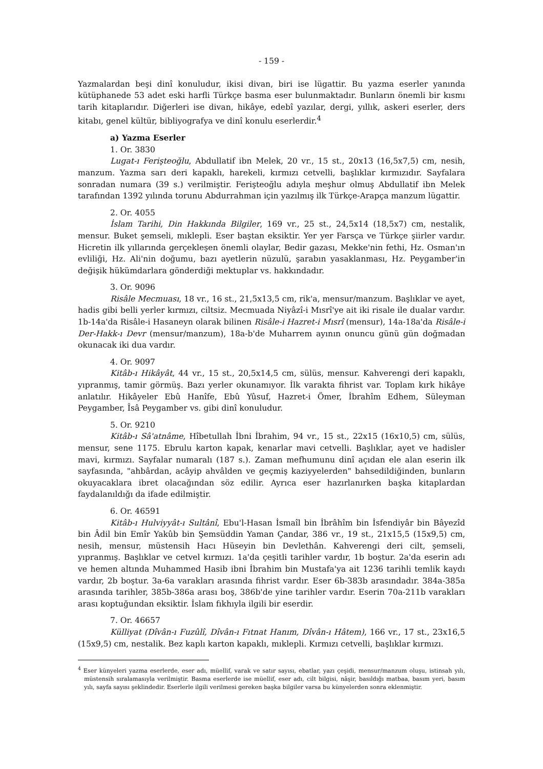- 159 -
Yazmalardan beşi dinî konuludur, ikisi divan, biri ise lügattir. Bu yazma eserler yanında kütüphanede 53 adet eski harfli Türkçe basma eser bulunmaktadır. Bunların önemli bir kısmı tarih kitaplarıdır. Diğerleri ise divan, hikâye, edebî yazılar, dergi, yıllık, askeri eserler, ders kitabı, genel kültür, bibliyografya ve dinî konulu eserlerdir.<sup>4</sup>
a) Yazma Eserler
1. Or. 3830
Lugat-ı Ferişteoğlu, Abdullatif ibn Melek, 20 vr., 15 st., 20x13 (16,5x7,5) cm, nesih, manzum. Yazma sarı deri kapaklı, harekeli, kırmızı cetvelli, başlıklar kırmızıdır. Sayfalara sonradan numara (39 s.) verilmiştir. Ferişteoğlu adıyla meşhur olmuş Abdullatif ibn Melek tarafından 1392 yılında torunu Abdurrahman için yazılmış ilk Türkçe-Arapça manzum lügattir.
2. Or. 4055
İslam Tarihi, Din Hakkında Bilgiler, 169 vr., 25 st., 24,5x14 (18,5x7) cm, nestalik, mensur. Buket şemseli, mıklepli. Eser baştan eksiktir. Yer yer Farsça ve Türkçe şiirler vardır. Hicretin ilk yıllarında gerçekleşen önemli olaylar, Bedir gazası, Mekke'nin fethi, Hz. Osman'ın evliliği, Hz. Ali'nin doğumu, bazı ayetlerin nüzulü, şarabın yasaklanması, Hz. Peygamber'in değişik hükümdarlara gönderdiği mektuplar vs. hakkındadır.
3. Or. 9096
Risâle Mecmuası, 18 vr., 16 st., 21,5x13,5 cm, rik'a, mensur/manzum. Başlıklar ve ayet, hadis gibi belli yerler kırmızı, ciltsiz. Mecmuada Niyâzî-i Mısrî'ye ait iki risale ile dualar vardır. 1b-14a'da Risâle-i Hasaneyn olarak bilinen Risâle-i Hazret-i Mısrî (mensur), 14a-18a'da Risâle-i Der-Hakk-ı Devr (mensur/manzum), 18a-b'de Muharrem ayının onuncu günü gün doğmadan okunacak iki dua vardır.
4. Or. 9097
Kitâb-ı Hikâyât, 44 vr., 15 st., 20,5x14,5 cm, sülüs, mensur. Kahverengi deri kapaklı, yıpranmış, tamir görmüş. Bazı yerler okunamıyor. İlk varakta fihrist var. Toplam kırk hikâye anlatılır. Hikâyeler Ebû Hanîfe, Ebû Yûsuf, Hazret-i Ömer, İbrahîm Edhem, Süleyman Peygamber, Îsâ Peygamber vs. gibi dinî konuludur.
5. Or. 9210
Kitâb-ı Sâ'atnâme, Hîbetullah İbni İbrahim, 94 vr., 15 st., 22x15 (16x10,5) cm, sülüs, mensur, sene 1175. Ebrulu karton kapak, kenarlar mavi cetvelli. Başlıklar, ayet ve hadisler mavi, kırmızı. Sayfalar numaralı (187 s.). Zaman mefhumunu dinî açıdan ele alan eserin ilk sayfasında, "ahbârdan, acâyip ahvâlden ve geçmiş kaziyyelerden" bahsedildiğinden, bunların okuyacaklara ibret olacağından söz edilir. Ayrıca eser hazırlanırken başka kitaplardan faydalanıldığı da ifade edilmiştir.
6. Or. 46591
Kitâb-ı Hulviyyât-ı Sultânî, Ebu'l-Hasan İsmaîl bin İbrâhîm bin İsfendiyâr bin Bâyezîd bin Âdil bin Emîr Yakûb bin Şemsüddin Yaman Çandar, 386 vr., 19 st., 21x15,5 (15x9,5) cm, nesih, mensur, müstensih Hacı Hüseyin bin Devlethân. Kahverengi deri cilt, şemseli, yıpranmış. Başlıklar ve cetvel kırmızı. 1a'da çeşitli tarihler vardır, 1b boştur. 2a'da eserin adı ve hemen altında Muhammed Hasib ibni İbrahim bin Mustafa'ya ait 1236 tarihli temlik kaydı vardır, 2b boştur. 3a-6a varakları arasında fihrist vardır. Eser 6b-383b arasındadır. 384a-385a arasında tarihler, 385b-386a arası boş, 386b'de yine tarihler vardır. Eserin 70a-211b varakları arası koptuğundan eksiktir. İslam fıkhıyla ilgili bir eserdir.
7. Or. 46657
Külliyat (Dîvân-ı Fuzûlî, Dîvân-ı Fıtnat Hanım, Dîvân-ı Hâtem), 166 vr., 17 st., 23x16,5 (15x9,5) cm, nestalik. Bez kaplı karton kapaklı, mıklepli. Kırmızı cetvelli, başlıklar kırmızı.
<sup>4</sup> Eser künyeleri yazma eserlerde, eser adı, müellif, varak ve satır sayısı, ebatlar, yazı çeşidi, mensur/manzum oluşu, istinsah yılı, müstensih sıralamasıyla verilmiştir. Basma eserlerde ise müellif, eser adı, cilt bilgisi, nâşir, basıldığı matbaa, basım yeri, basım yılı, sayfa sayısı şeklindedir. Eserlerle ilgili verilmesi gereken başka bilgiler varsa bu künyelerden sonra eklenmiştir.